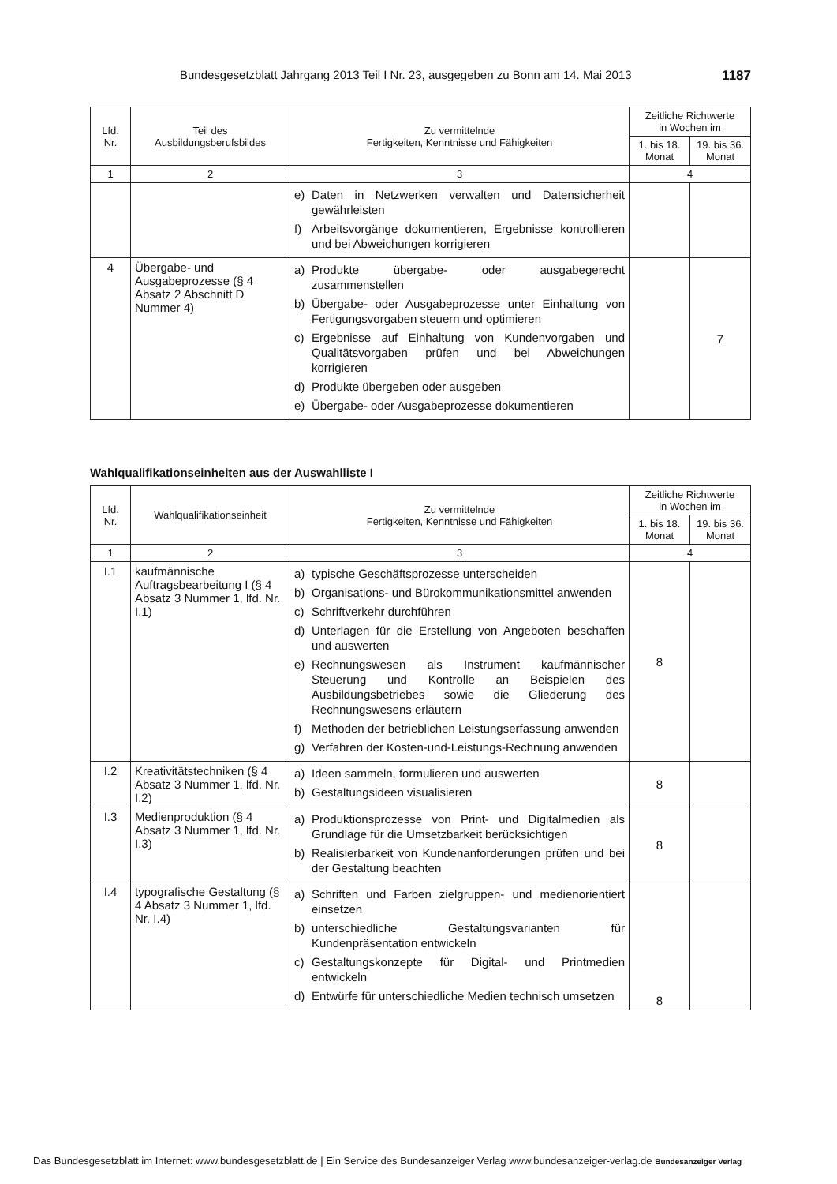Bundesgesetzblatt Jahrgang 2013 Teil I Nr. 23, ausgegeben zu Bonn am 14. Mai 2013 1187
| Lfd. Nr. | Teil des Ausbildungsberufsbildes | Zu vermittelnde Fertigkeiten, Kenntnisse und Fähigkeiten | Zeitliche Richtwerte in Wochen im | |
| --- | --- | --- | --- | --- |
| | | | 1. bis 18. Monat | 19. bis 36. Monat |
| 1 | 2 | 3 | 4 | |
| | | e) Daten in Netzwerken verwalten und Datensicherheit gewährleisten f) Arbeitsvorgänge dokumentieren, Ergebnisse kontrollieren und bei Abweichungen korrigieren | | |
| 4 | Übergabe- und Ausgabeprozesse (§ 4 Absatz 2 Abschnitt D Nummer 4) | a) Produkte übergabe- oder ausgabegerecht zusammenstellen b) Übergabe- oder Ausgabeprozesse unter Einhaltung von Fertigungsvorgaben steuern und optimieren c) Ergebnisse auf Einhaltung von Kundenvorgaben und Qualitätsvorgaben prüfen und bei Abweichungen korrigieren d) Produkte übergeben oder ausgeben e) Übergabe- oder Ausgabeprozesse dokumentieren | | 7 |
Wahlqualifikationseinheiten aus der Auswahlliste I
| Lfd. Nr. | Wahlqualifikationseinheit | Zu vermittelnde Fertigkeiten, Kenntnisse und Fähigkeiten | Zeitliche Richtwerte in Wochen im | |
| --- | --- | --- | --- | --- |
| | | | 1. bis 18. Monat | 19. bis 36. Monat |
| 1 | 2 | 3 | 4 | |
| I.1 | kaufmännische Auftragsbearbeitung I (§ 4 Absatz 3 Nummer 1, lfd. Nr. I.1) | a) typische Geschäftsprozesse unterscheiden b) Organisations- und Bürokommunikationsmittel anwenden c) Schriftverkehr durchführen d) Unterlagen für die Erstellung von Angeboten beschaffen und auswerten e) Rechnungswesen als Instrument kaufmännischer Steuerung und Kontrolle an Beispielen des Ausbildungsbetriebes sowie die Gliederung des Rechnungswesens erläutern f) Methoden der betrieblichen Leistungserfassung anwenden g) Verfahren der Kosten-und-Leistungs-Rechnung anwenden | 8 | |
| I.2 | Kreativitätstechniken (§ 4 Absatz 3 Nummer 1, lfd. Nr. I.2) | a) Ideen sammeln, formulieren und auswerten b) Gestaltungsideen visualisieren | 8 | |
| I.3 | Medienproduktion (§ 4 Absatz 3 Nummer 1, lfd. Nr. I.3) | a) Produktionsprozesse von Print- und Digitalmedien als Grundlage für die Umsetzbarkeit berücksichtigen b) Realisierbarkeit von Kundenanforderungen prüfen und bei der Gestaltung beachten | 8 | |
| I.4 | typografische Gestaltung (§ 4 Absatz 3 Nummer 1, lfd. Nr. I.4) | a) Schriften und Farben zielgruppen- und medienorientiert einsetzen b) unterschiedliche Gestaltungsvarianten für Kundenpräsentation entwickeln c) Gestaltungskonzepte für Digital- und Printmedien entwickeln d) Entwürfe für unterschiedliche Medien technisch umsetzen | 8 | |
Das Bundesgesetzblatt im Internet: www.bundesgesetzblatt.de | Ein Service des Bundesanzeiger Verlag www.bundesanzeiger-verlag.de Bundesanzeiger Verlag